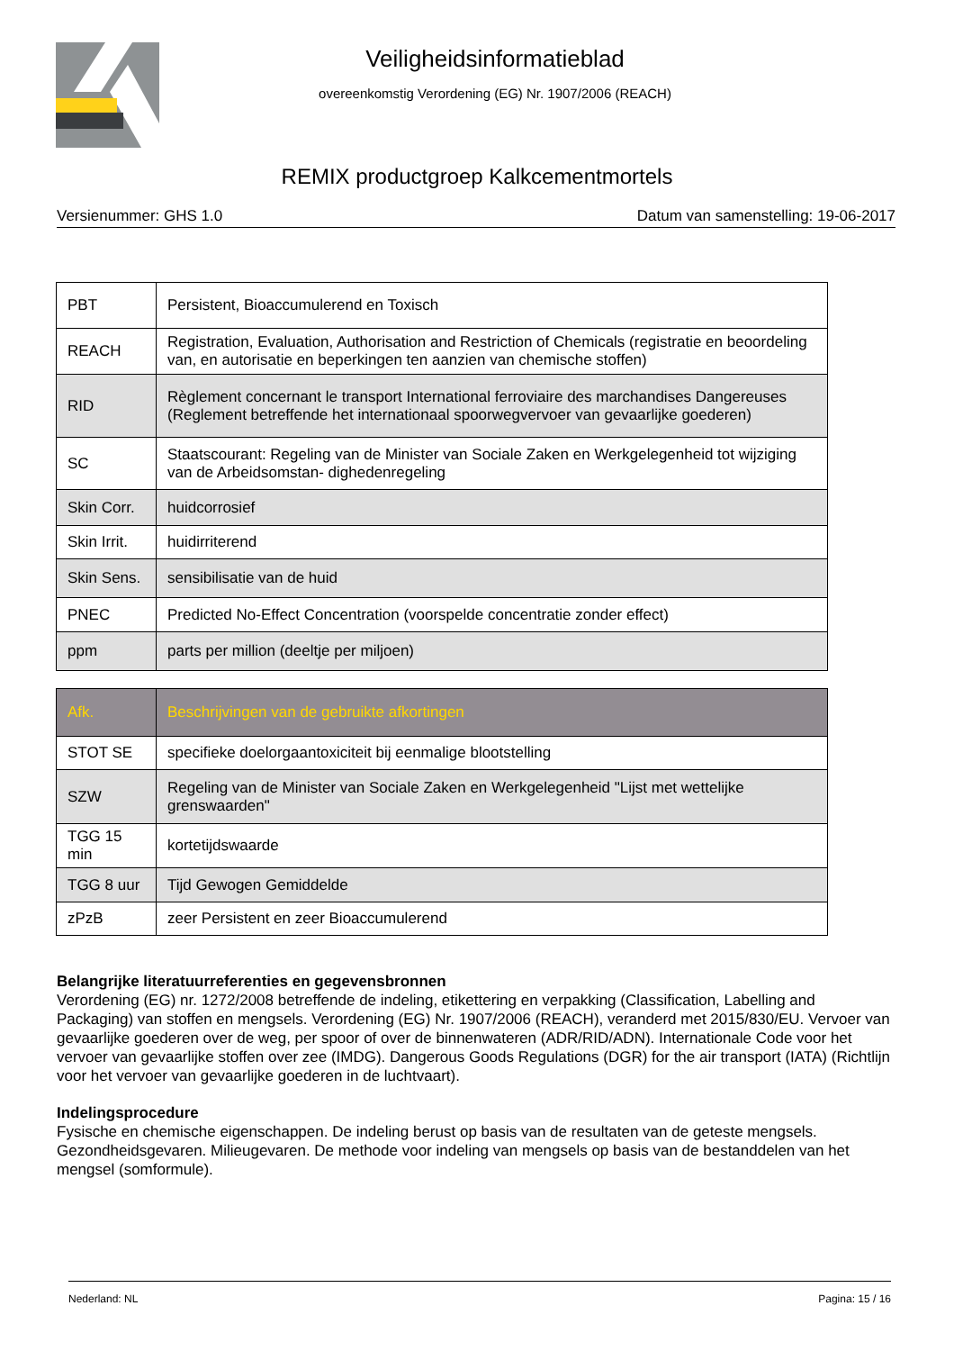Veiligheidsinformatieblad
overeenkomstig Verordening (EG) Nr. 1907/2006 (REACH)
REMIX productgroep Kalkcementmortels
Versienummer: GHS 1.0 Datum van samenstelling: 19-06-2017
| PBT | Persistent, Bioaccumulerend en Toxisch |
| REACH | Registration, Evaluation, Authorisation and Restriction of Chemicals (registratie en beoordeling van, en autorisatie en beperkingen ten aanzien van chemische stoffen) |
| RID | Règlement concernant le transport International ferroviaire des marchandises Dangereuses (Reglement betreffende het internationaal spoorwegvervoer van gevaarlijke goederen) |
| SC | Staatscourant: Regeling van de Minister van Sociale Zaken en Werkgelegenheid tot wijziging van de Arbeidsomstan- dighedenregeling |
| Skin Corr. | huidcorrosief |
| Skin Irrit. | huidirriterend |
| Skin Sens. | sensibilisatie van de huid |
| PNEC | Predicted No-Effect Concentration (voorspelde concentratie zonder effect) |
| ppm | parts per million (deeltje per miljoen) |
| Afk. | Beschrijvingen van de gebruikte afkortingen |
| --- | --- |
| STOT SE | specifieke doelorgaantoxiciteit bij eenmalige blootstelling |
| SZW | Regeling van de Minister van Sociale Zaken en Werkgelegenheid "Lijst met wettelijke grenswaarden" |
| TGG 15 min | kortetijdswaarde |
| TGG 8 uur | Tijd Gewogen Gemiddelde |
| zPzB | zeer Persistent en zeer Bioaccumulerend |
Belangrijke literatuurreferenties en gegevensbronnen
Verordening (EG) nr. 1272/2008 betreffende de indeling, etikettering en verpakking (Classification, Labelling and Packaging) van stoffen en mengsels. Verordening (EG) Nr. 1907/2006 (REACH), veranderd met 2015/830/EU. Vervoer van gevaarlijke goederen over de weg, per spoor of over de binnenwateren (ADR/RID/ADN). Internationale Code voor het vervoer van gevaarlijke stoffen over zee (IMDG). Dangerous Goods Regulations (DGR) for the air transport (IATA) (Richtlijn voor het vervoer van gevaarlijke goederen in de luchtvaart).
Indelingsprocedure
Fysische en chemische eigenschappen. De indeling berust op basis van de resultaten van de geteste mengsels. Gezondheidsgevaren. Milieugevaren. De methode voor indeling van mengsels op basis van de bestanddelen van het mengsel (somformule).
Nederland: NL Pagina: 15 / 16